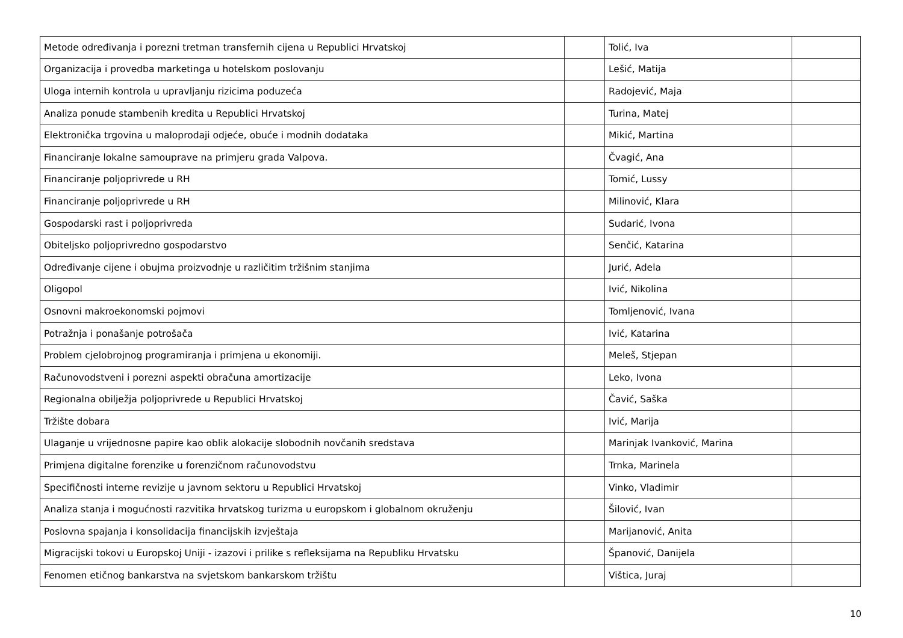| Metode određivanja i porezni tretman transfernih cijena u Republici Hrvatskoj | | Tolić, Iva | |
| Organizacija i provedba marketinga u hotelskom poslovanju | | Lešić, Matija | |
| Uloga internih kontrola u upravljanju rizicima poduzeća | | Radojević, Maja | |
| Analiza ponude stambenih kredita u Republici Hrvatskoj | | Turina, Matej | |
| Elektronička trgovina u maloprodaji odjeće, obuće i modnih dodataka | | Mikić, Martina | |
| Financiranje lokalne samouprave na primjeru grada Valpova. | | Čvagić, Ana | |
| Financiranje poljoprivrede u RH | | Tomić, Lussy | |
| Financiranje poljoprivrede u RH | | Milinović, Klara | |
| Gospodarski rast i poljoprivreda | | Sudarić, Ivona | |
| Obiteljsko poljoprivredno gospodarstvo | | Senčić, Katarina | |
| Određivanje cijene i obujma proizvodnje u različitim tržišnim stanjima | | Jurić, Adela | |
| Oligopol | | Ivić, Nikolina | |
| Osnovni makroekonomski pojmovi | | Tomljenović, Ivana | |
| Potražnja i ponašanje potrošača | | Ivić, Katarina | |
| Problem cjelobrojnog programiranja i primjena u ekonomiji. | | Meleš, Stjepan | |
| Računovodstveni i porezni aspekti obračuna amortizacije | | Leko, Ivona | |
| Regionalna obilježja poljoprivrede u Republici Hrvatskoj | | Čavić, Saška | |
| Tržište dobara | | Ivić, Marija | |
| Ulaganje u vrijednosne papire kao oblik alokacije slobodnih novčanih sredstava | | Marinjak Ivanković, Marina | |
| Primjena digitalne forenzike u forenzičnom računovodstvu | | Trnka, Marinela | |
| Specifičnosti interne revizije u javnom sektoru u Republici Hrvatskoj | | Vinko, Vladimir | |
| Analiza stanja i mogućnosti razvitika hrvatskog turizma u europskom i globalnom okruženju | | Šilović, Ivan | |
| Poslovna spajanja i konsolidacija financijskih izvještaja | | Marijanović, Anita | |
| Migracijski tokovi u Europskoj Uniji - izazovi i prilike s refleksijama na Republiku Hrvatsku | | Španović, Danijela | |
| Fenomen etičnog bankarstva na svjetskom bankarskom tržištu | | Vištica, Juraj | |
10